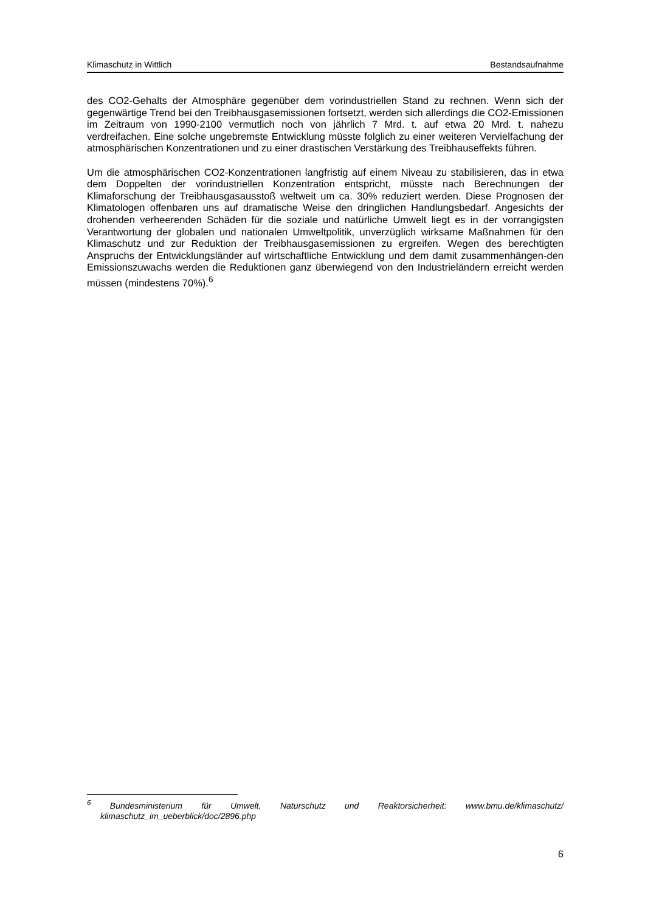Klimaschutz in Wittlich Bestandsaufnahme
des CO2-Gehalts der Atmosphäre gegenüber dem vorindustriellen Stand zu rechnen. Wenn sich der gegenwärtige Trend bei den Treibhausgasemissionen fortsetzt, werden sich allerdings die CO2-Emissionen im Zeitraum von 1990-2100 vermutlich noch von jährlich 7 Mrd. t. auf etwa 20 Mrd. t. nahezu verdreifachen. Eine solche ungebremste Entwicklung müsste folglich zu einer weiteren Vervielfachung der atmosphärischen Konzentrationen und zu einer drastischen Verstärkung des Treibhauseffekts führen.
Um die atmosphärischen CO2-Konzentrationen langfristig auf einem Niveau zu stabilisieren, das in etwa dem Doppelten der vorindustriellen Konzentration entspricht, müsste nach Berechnungen der Klimaforschung der Treibhausgasausstoß weltweit um ca. 30% reduziert werden. Diese Prognosen der Klimatologen offenbaren uns auf dramatische Weise den dringlichen Handlungsbedarf. Angesichts der drohenden verheerenden Schäden für die soziale und natürliche Umwelt liegt es in der vorrangigsten Verantwortung der globalen und nationalen Umweltpolitik, unverzüglich wirksame Maßnahmen für den Klimaschutz und zur Reduktion der Treibhausgasemissionen zu ergreifen. Wegen des berechtigten Anspruchs der Entwicklungsländer auf wirtschaftliche Entwicklung und dem damit zusammenhängen-den Emissionszuwachs werden die Reduktionen ganz überwiegend von den Industrieländern erreicht werden müssen (mindestens 70%).<sup>6</sup>
<sup>6</sup> Bundesministerium für Umwelt, Naturschutz und Reaktorsicherheit: www.bmu.de/klimaschutz/ klimaschutz_im_ueberblick/doc/2896.php
6